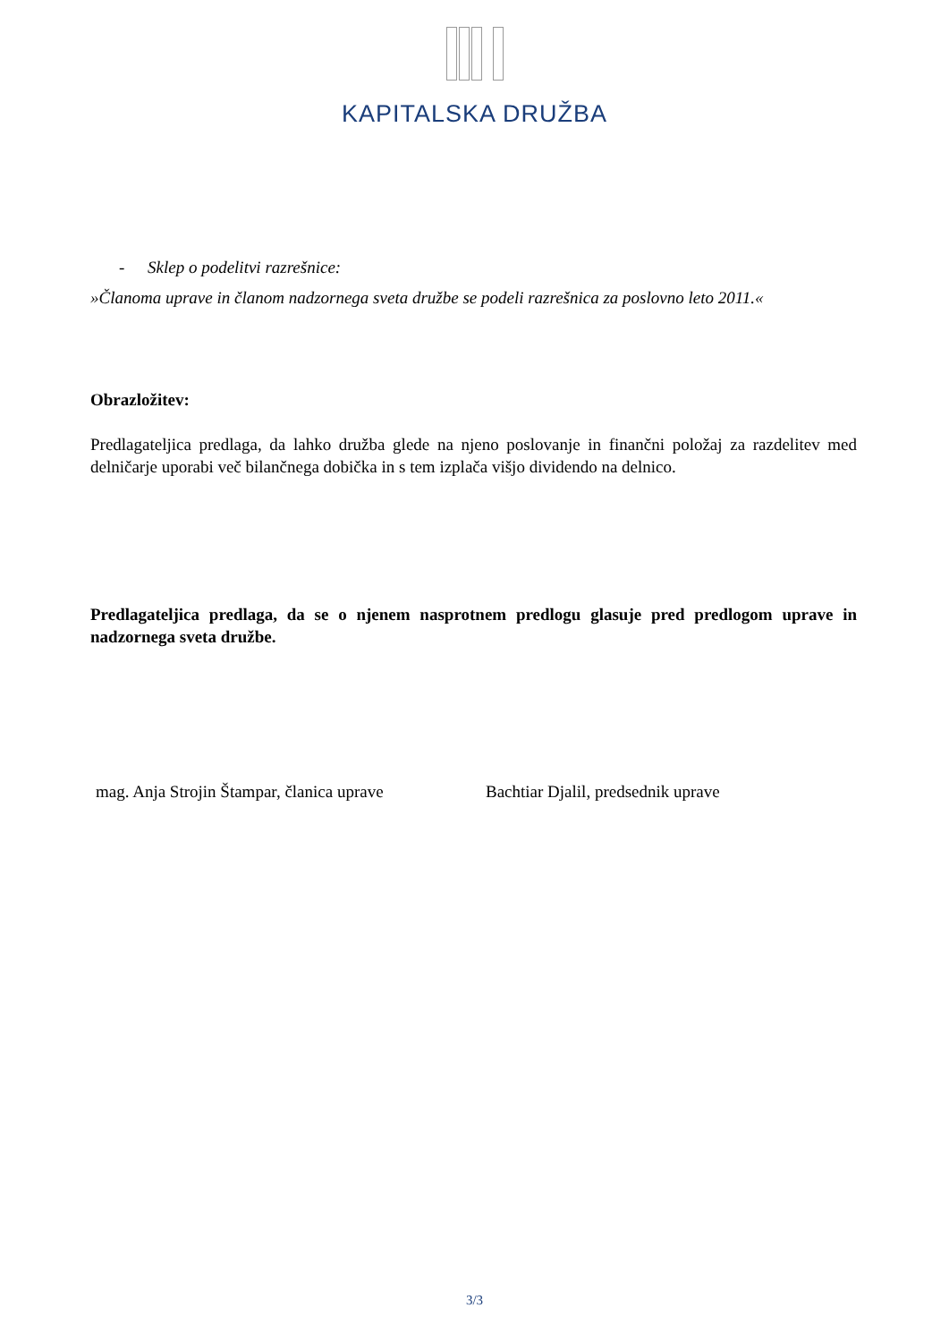KAPITALSKA DRUŽBA
- Sklep o podelitvi razrešnice:
»Članoma uprave in članom nadzornega sveta družbe se podeli razrešnica za poslovno leto 2011.«
Obrazložitev:
Predlagateljica predlaga, da lahko družba glede na njeno poslovanje in finančni položaj za razdelitev med delničarje uporabi več bilančnega dobička in s tem izplača višjo dividendo na delnico.
Predlagateljica predlaga, da se o njenem nasprotnem predlogu glasuje pred predlogom uprave in nadzornega sveta družbe.
mag. Anja Strojin Štampar, članica uprave
Bachtiar Djalil, predsednik uprave
3/3